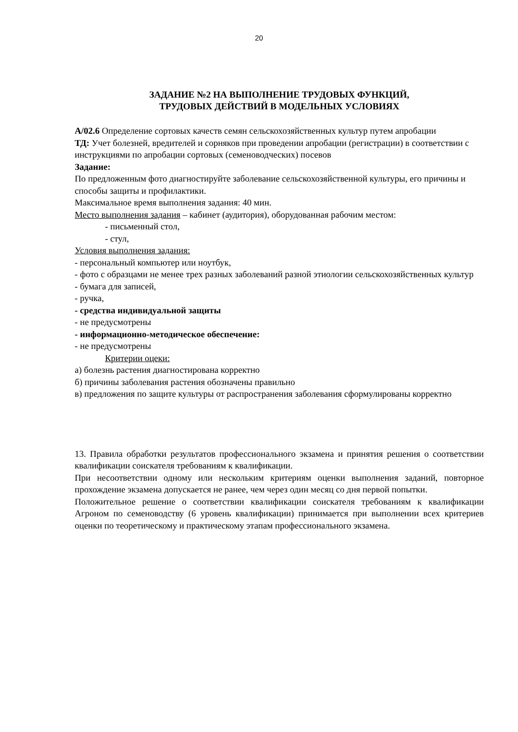20
ЗАДАНИЕ №2 НА ВЫПОЛНЕНИЕ ТРУДОВЫХ ФУНКЦИЙ,
ТРУДОВЫХ ДЕЙСТВИЙ В МОДЕЛЬНЫХ УСЛОВИЯХ
А/02.6 Определение сортовых качеств семян сельскохозяйственных культур путем апробации
ТД: Учет болезней, вредителей и сорняков при проведении апробации (регистрации) в со­ответствии с инструкциями по апробации сортовых (семеноводческих) посевов
Задание:
По предложенным фото диагностируйте заболевание сельскохозяйственной культуры, его причины и способы защиты и профилактики.
Максимальное время выполнения задания: 40 мин.
Место выполнения задания – кабинет (аудитория), оборудованная рабочим местом:
- письменный стол,
- стул,
Условия выполнения задания:
- персональный компьютер или ноутбук,
- фото с образцами не менее трех разных заболеваний разной этиологии сельскохозяй­ственных культур
- бумага для записей,
- ручка,
- средства индивидуальной защиты
- не предусмотрены
- информационно-методическое обеспечение:
- не предусмотрены
Критерии оцеки:
а) болезнь растения диагностирована корректно
б) причины заболевания растения обозначены правильно
в) предложения по защите культуры от распространения заболевания сформулированы корректно
13. Правила обработки результатов профессионального экзамена и принятия решения о соответствии квалификации соискателя требованиям к квалификации.
При несоответствии одному или нескольким критериям оценки выполнения заданий, по­вторное прохождение экзамена допускается не ранее, чем через один месяц со дня первой попытки.
Положительное решение о соответствии квалификации соискателя требованиям к квали­фикации Агроном по семеноводству (6 уровень квалификации) принимается при выпол­нении всех критериев оценки по теоретическому и практическому этапам профессиональ­ного экзамена.